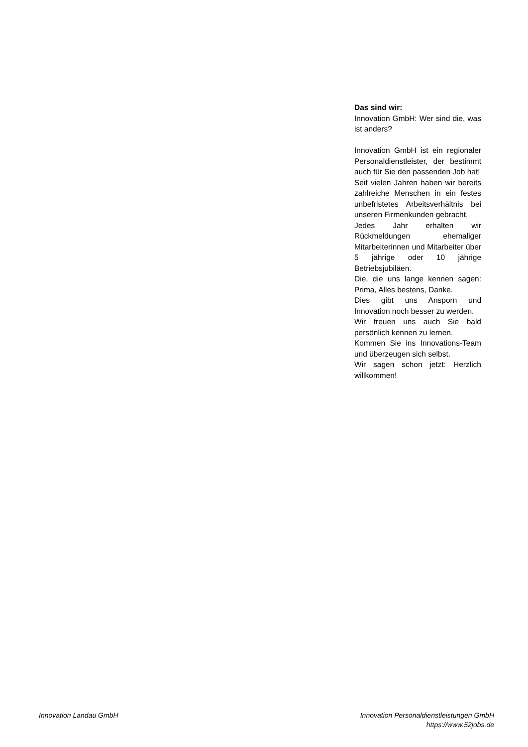Das sind wir:
Innovation GmbH: Wer sind die, was ist anders?
Innovation GmbH ist ein regionaler Personaldienstleister, der bestimmt auch für Sie den passenden Job hat!
Seit vielen Jahren haben wir bereits zahlreiche Menschen in ein festes unbefristetes Arbeitsverhältnis bei unseren Firmenkunden gebracht.
Jedes Jahr erhalten wir Rückmeldungen ehemaliger Mitarbeiterinnen und Mitarbeiter über 5 jährige oder 10 jährige Betriebsjubiläen.
Die, die uns lange kennen sagen: Prima, Alles bestens, Danke.
Dies gibt uns Ansporn und Innovation noch besser zu werden.
Wir freuen uns auch Sie bald persönlich kennen zu lernen.
Kommen Sie ins Innovations-Team und überzeugen sich selbst.
Wir sagen schon jetzt: Herzlich willkommen!
Innovation Landau GmbH Innovation Personaldienstleistungen GmbH
https://www.52jobs.de